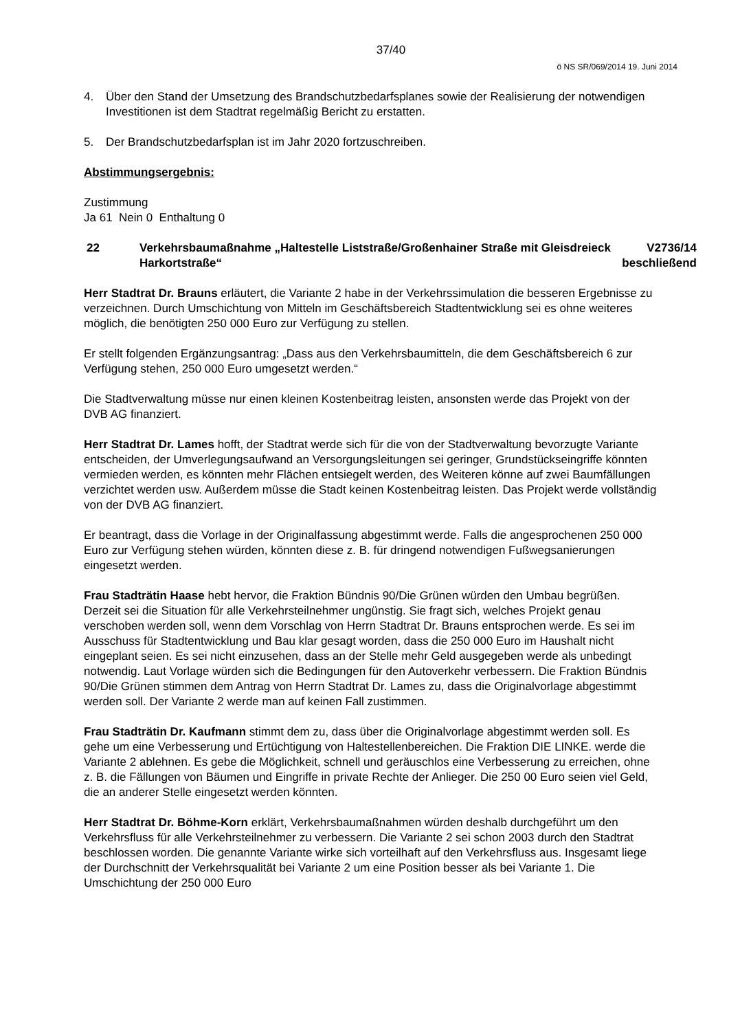37/40
ö NS SR/069/2014 19. Juni 2014
4. Über den Stand der Umsetzung des Brandschutzbedarfsplanes sowie der Realisierung der notwendigen Investitionen ist dem Stadtrat regelmäßig Bericht zu erstatten.
5. Der Brandschutzbedarfsplan ist im Jahr 2020 fortzuschreiben.
Abstimmungsergebnis:
Zustimmung
Ja 61 Nein 0 Enthaltung 0
22 Verkehrsbaumaßnahme „Haltestelle Liststraße/Großenhainer Straße mit Gleisdreieck Harkortstraße“
V2736/14
beschließend
Herr Stadtrat Dr. Brauns erläutert, die Variante 2 habe in der Verkehrssimulation die besseren Ergebnisse zu verzeichnen. Durch Umschichtung von Mitteln im Geschäftsbereich Stadtentwicklung sei es ohne weiteres möglich, die benötigten 250 000 Euro zur Verfügung zu stellen.
Er stellt folgenden Ergänzungsantrag: „Dass aus den Verkehrsbaumitteln, die dem Geschäftsbereich 6 zur Verfügung stehen, 250 000 Euro umgesetzt werden.“
Die Stadtverwaltung müsse nur einen kleinen Kostenbeitrag leisten, ansonsten werde das Projekt von der DVB AG finanziert.
Herr Stadtrat Dr. Lames hofft, der Stadtrat werde sich für die von der Stadtverwaltung bevorzugte Variante entscheiden, der Umverlegungsaufwand an Versorgungsleitungen sei geringer, Grundstückseingriffe könnten vermieden werden, es könnten mehr Flächen entsiegelt werden, des Weiteren könne auf zwei Baumfällungen verzichtet werden usw. Außerdem müsse die Stadt keinen Kostenbeitrag leisten. Das Projekt werde vollständig von der DVB AG finanziert.
Er beantragt, dass die Vorlage in der Originalfassung abgestimmt werde. Falls die angesprochenen 250 000 Euro zur Verfügung stehen würden, könnten diese z. B. für dringend notwendigen Fußwegsanierungen eingesetzt werden.
Frau Stadträtin Haase hebt hervor, die Fraktion Bündnis 90/Die Grünen würden den Umbau begrüßen. Derzeit sei die Situation für alle Verkehrsteilnehmer ungünstig. Sie fragt sich, welches Projekt genau verschoben werden soll, wenn dem Vorschlag von Herrn Stadtrat Dr. Brauns entsprochen werde. Es sei im Ausschuss für Stadtentwicklung und Bau klar gesagt worden, dass die 250 000 Euro im Haushalt nicht eingeplant seien. Es sei nicht einzusehen, dass an der Stelle mehr Geld ausgegeben werde als unbedingt notwendig. Laut Vorlage würden sich die Bedingungen für den Autoverkehr verbessern. Die Fraktion Bündnis 90/Die Grünen stimmen dem Antrag von Herrn Stadtrat Dr. Lames zu, dass die Originalvorlage abgestimmt werden soll. Der Variante 2 werde man auf keinen Fall zustimmen.
Frau Stadträtin Dr. Kaufmann stimmt dem zu, dass über die Originalvorlage abgestimmt werden soll. Es gehe um eine Verbesserung und Ertüchtigung von Haltestellenbereichen. Die Fraktion DIE LINKE. werde die Variante 2 ablehnen. Es gebe die Möglichkeit, schnell und geräuschlos eine Verbesserung zu erreichen, ohne z. B. die Fällungen von Bäumen und Eingriffe in private Rechte der Anlieger. Die 250 00 Euro seien viel Geld, die an anderer Stelle eingesetzt werden könnten.
Herr Stadtrat Dr. Böhme-Korn erklärt, Verkehrsbaumaßnahmen würden deshalb durchgeführt um den Verkehrsfluss für alle Verkehrsteilnehmer zu verbessern. Die Variante 2 sei schon 2003 durch den Stadtrat beschlossen worden. Die genannte Variante wirke sich vorteilhaft auf den Verkehrsfluss aus. Insgesamt liege der Durchschnitt der Verkehrsqualität bei Variante 2 um eine Position besser als bei Variante 1. Die Umschichtung der 250 000 Euro